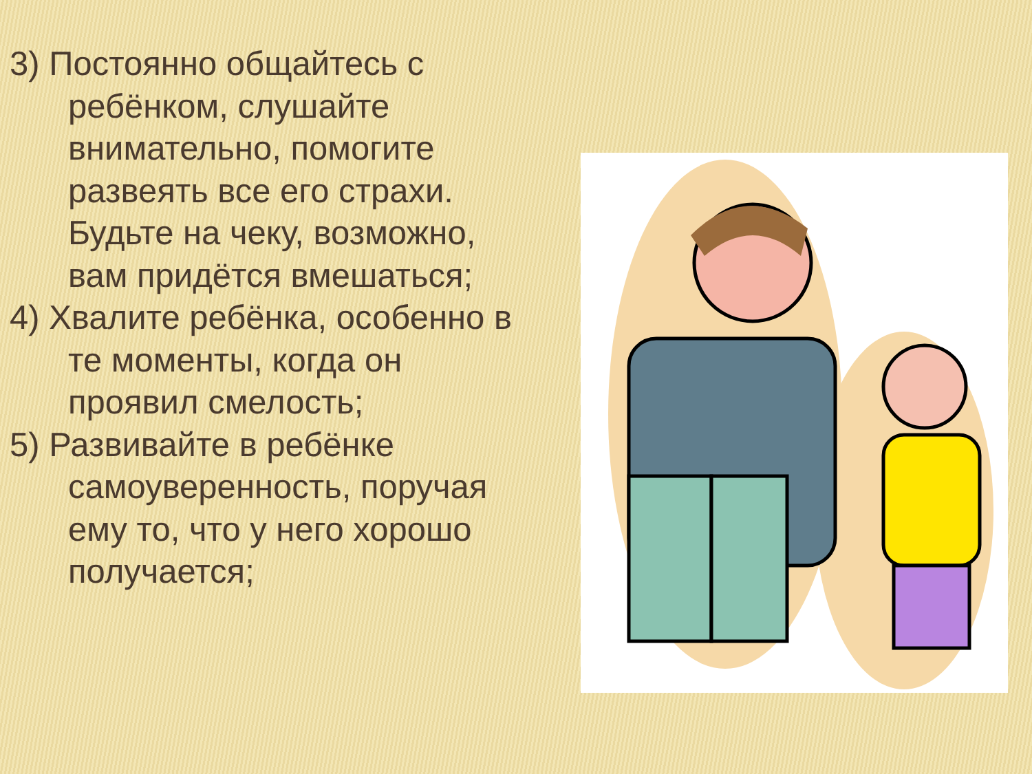3) Постоянно общайтесь с ребёнком, слушайте внимательно, помогите развеять все его страхи. Будьте на чеку, возможно, вам придётся вмешаться;
4) Хвалите ребёнка, особенно в те моменты, когда он проявил смелость;
5) Развивайте в ребёнке самоуверенность, поручая ему то, что у него хорошо получается;